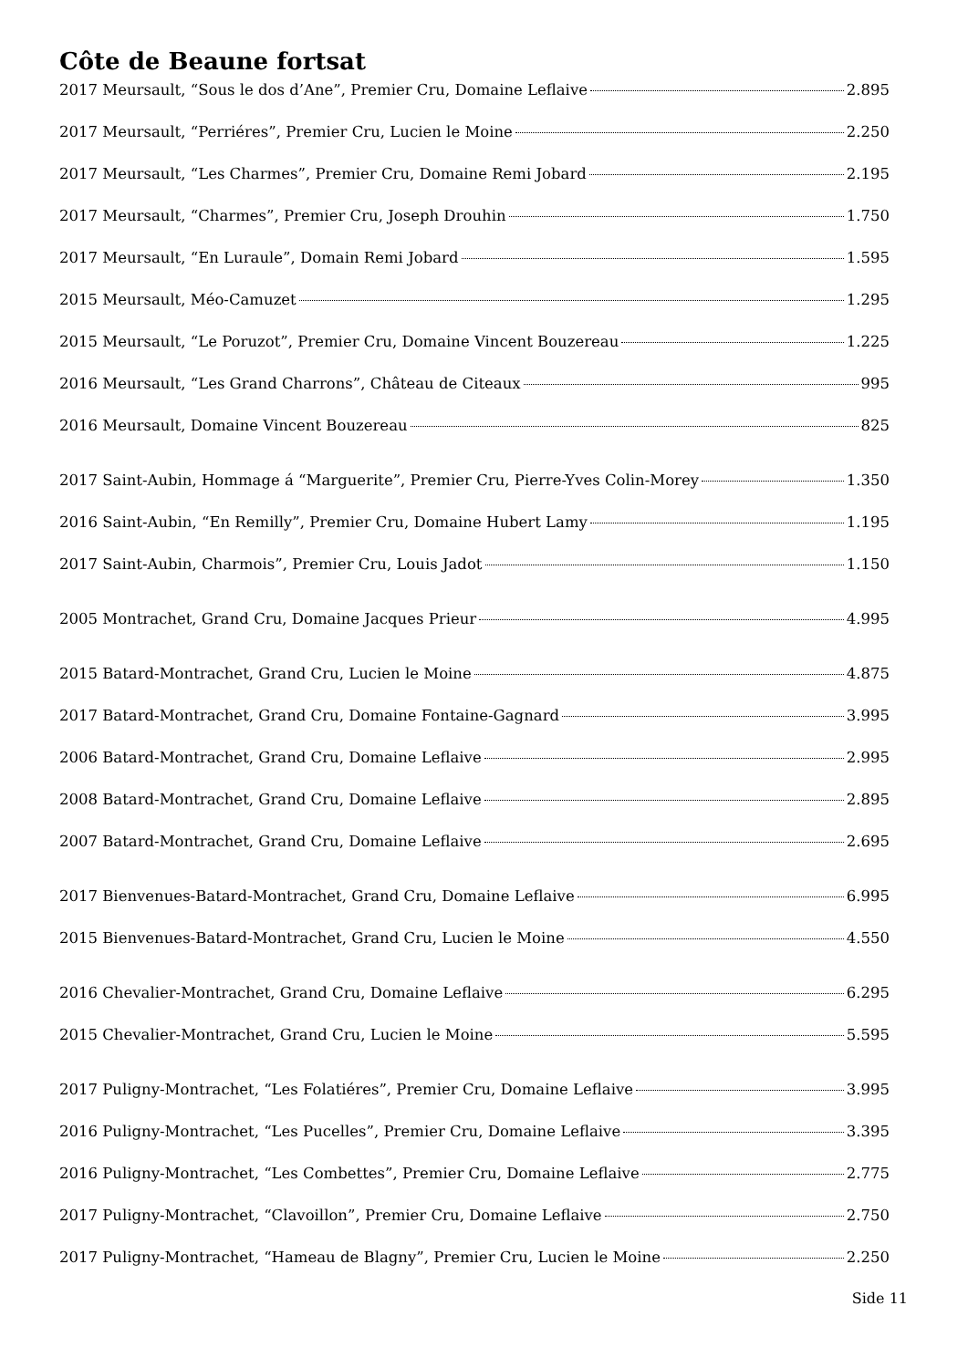Côte de Beaune fortsat
2017 Meursault, “Sous le dos d’Ane”, Premier Cru, Domaine Leflaive 2.895
2017 Meursault, “Perriéres”, Premier Cru, Lucien le Moine 2.250
2017 Meursault, “Les Charmes”, Premier Cru, Domaine Remi Jobard 2.195
2017 Meursault, “Charmes”, Premier Cru, Joseph Drouhin 1.750
2017 Meursault, “En Luraule”, Domain Remi Jobard 1.595
2015 Meursault, Méo-Camuzet 1.295
2015 Meursault, “Le Poruzot”, Premier Cru, Domaine Vincent Bouzereau 1.225
2016 Meursault, “Les Grand Charrons”, Château de Citeaux 995
2016 Meursault, Domaine Vincent Bouzereau 825
2017 Saint-Aubin, Hommage á “Marguerite”, Premier Cru, Pierre-Yves Colin-Morey 1.350
2016 Saint-Aubin, “En Remilly”, Premier Cru, Domaine Hubert Lamy 1.195
2017 Saint-Aubin, Charmois”, Premier Cru, Louis Jadot 1.150
2005 Montrachet, Grand Cru, Domaine Jacques Prieur 4.995
2015 Batard-Montrachet, Grand Cru, Lucien le Moine 4.875
2017 Batard-Montrachet, Grand Cru, Domaine Fontaine-Gagnard 3.995
2006 Batard-Montrachet, Grand Cru, Domaine Leflaive 2.995
2008 Batard-Montrachet, Grand Cru, Domaine Leflaive 2.895
2007 Batard-Montrachet, Grand Cru, Domaine Leflaive 2.695
2017 Bienvenues-Batard-Montrachet, Grand Cru, Domaine Leflaive 6.995
2015 Bienvenues-Batard-Montrachet, Grand Cru, Lucien le Moine 4.550
2016 Chevalier-Montrachet, Grand Cru, Domaine Leflaive 6.295
2015 Chevalier-Montrachet, Grand Cru, Lucien le Moine 5.595
2017 Puligny-Montrachet, “Les Folatiéres”, Premier Cru, Domaine Leflaive 3.995
2016 Puligny-Montrachet, “Les Pucelles”, Premier Cru, Domaine Leflaive 3.395
2016 Puligny-Montrachet, “Les Combettes”, Premier Cru, Domaine Leflaive 2.775
2017 Puligny-Montrachet, “Clavoillon”, Premier Cru, Domaine Leflaive 2.750
2017 Puligny-Montrachet, “Hameau de Blagny”, Premier Cru, Lucien le Moine 2.250
Side 11